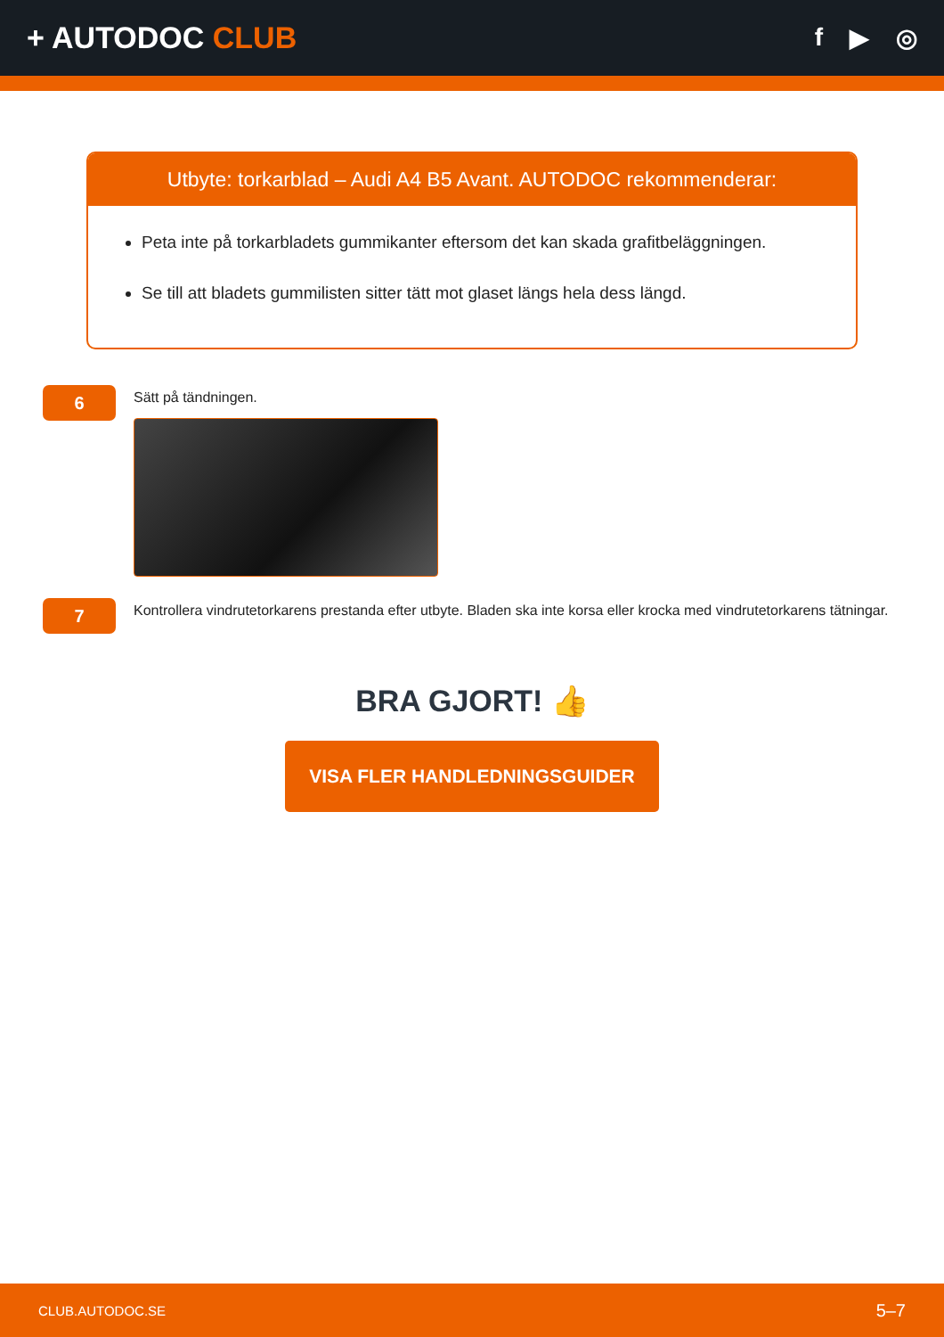+ AUTODOC CLUB
f ▶ ◎
Utbyte: torkarblad – Audi A4 B5 Avant. AUTODOC rekommenderar:
Peta inte på torkarbladets gummikanter eftersom det kan skada grafitbeläggningen.
Se till att bladets gummilisten sitter tätt mot glaset längs hela dess längd.
6
Sätt på tändningen.
7
Kontrollera vindrutetorkarens prestanda efter utbyte. Bladen ska inte korsa eller krocka med vindrutetorkarens tätningar.
BRA GJORT! 👍
VISA FLER HANDLEDNINGSGUIDER
CLUB.AUTODOC.SE 5–7